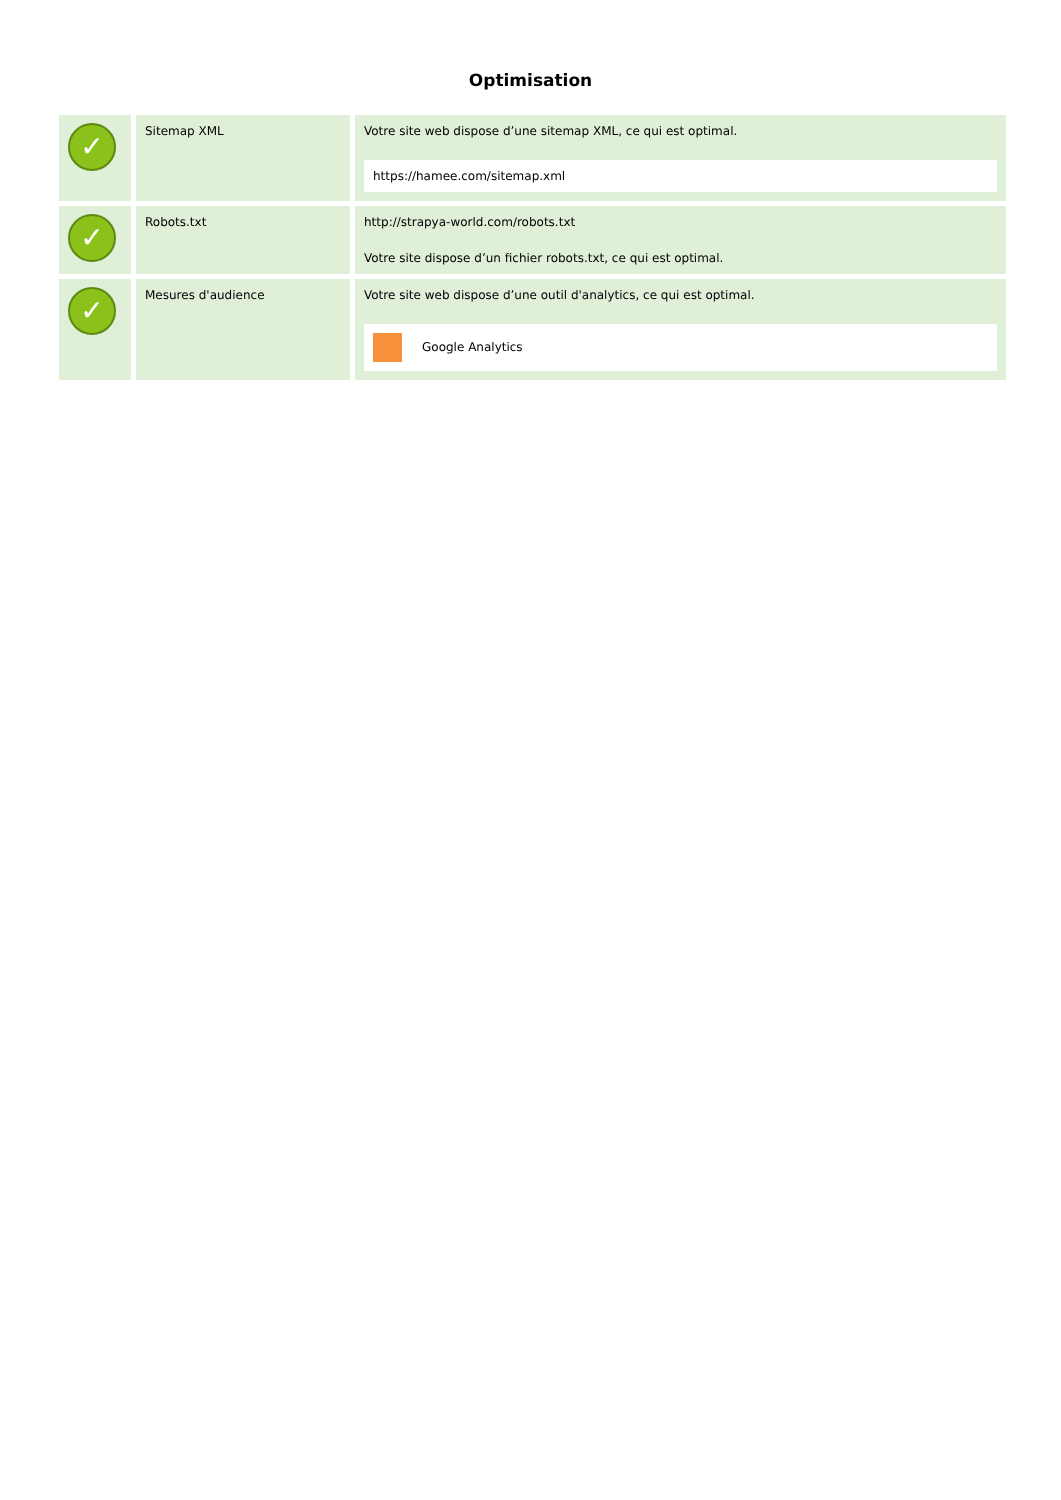Optimisation
| ✓ | Sitemap XML | Votre site web dispose d’une sitemap XML, ce qui est optimal. https://hamee.com/sitemap.xml |
| ✓ | Robots.txt | http://strapya-world.com/robots.txt Votre site dispose d’un fichier robots.txt, ce qui est optimal. |
| ✓ | Mesures d'audience | Votre site web dispose d’une outil d'analytics, ce qui est optimal. Google Analytics |